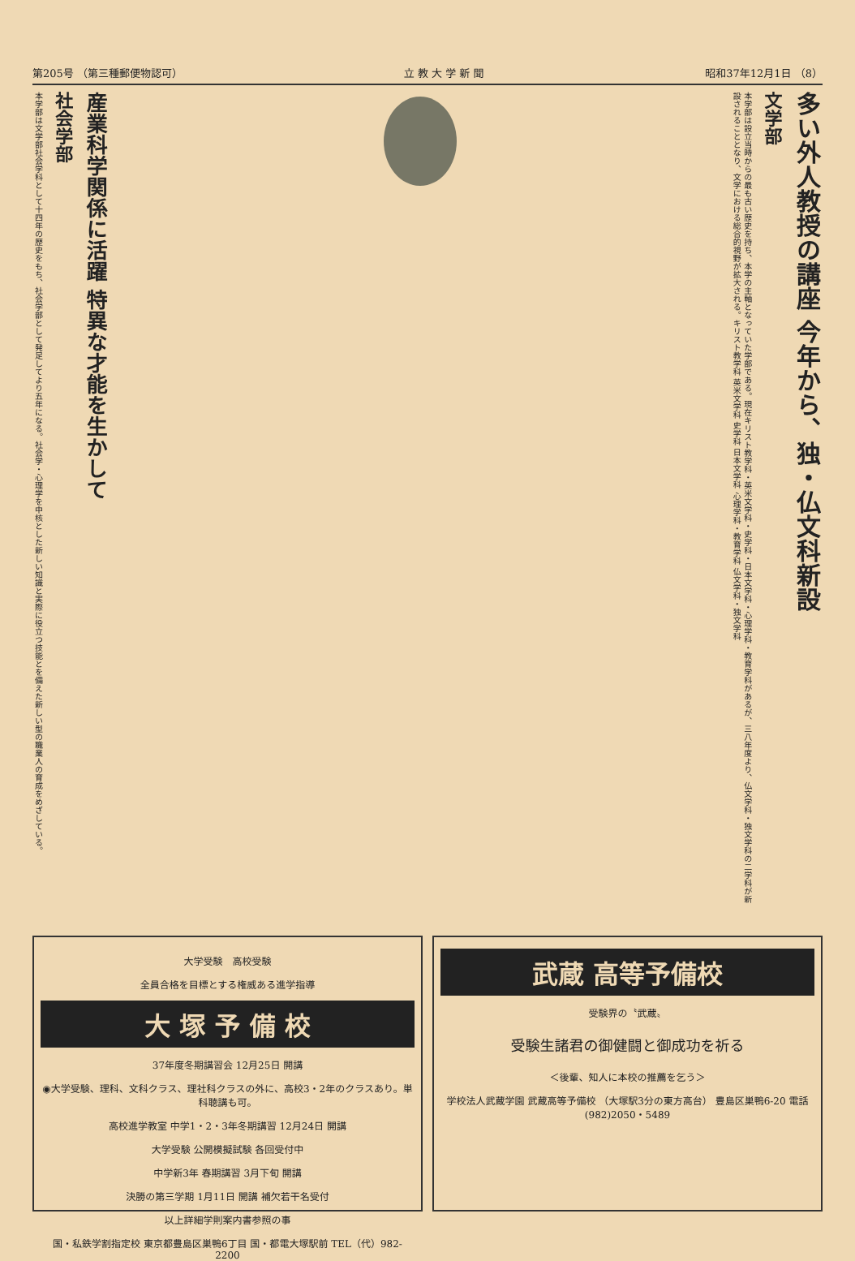第205号 （第三種郵便物認可） 立 教 大 学 新 聞 昭和37年12月1日 （8）
多い外人教授の講座 今年から、独・仏文科新設
文学部
本学部は設立当時からの最も古い歴史を持ち、本学の主軸となっていた学部である。現在キリスト教学科・英米文学科・史学科・日本文学科・心理学科・教育学科があるが、三八年度より、仏文学科・独文学科の二学科が新設されることとなり、文学における総合的視野が拡大される。キリスト教学科 英米文学科 史学科 日本文学科 心理学科・教育学科 仏文学科・独文学科
産業科学関係に活躍 特異な才能を生かして
社会学部
本学部は文学部社会学科として十四年の歴史をもち、社会学部として発足してより五年になる。社会学・心理学を中核とした新しい知識と実際に役立つ技能とを備えた新しい型の職業人の育成をめざしている。
大学受験　高校受験
全員合格を目標とする権威ある進学指導
大 塚 予 備 校
37年度冬期講習会 12月25日 開講
◉大学受験、理科、文科クラス、理社科クラスの外に、高校3・2年のクラスあり。単科聴講も可。
高校進学教室 中学1・2・3年冬期講習 12月24日 開講
大学受験 公開模擬試験 各回受付中
中学新3年 春期講習 3月下旬 開講
決勝の第三学期 1月11日 開講 補欠若干名受付
以上詳細学則案内書参照の事
国・私鉄学割指定校 東京都豊島区巣鴨6丁目 国・都電大塚駅前 TEL（代）982-2200
武蔵 高等予備校
受験界の〝武蔵〟
受験生諸君の御健闘と御成功を祈る
＜後輩、知人に本校の推薦を乞う＞
学校法人武蔵学園 武蔵高等予備校 （大塚駅3分の東方高台） 豊島区巣鴨6-20 電話(982)2050・5489